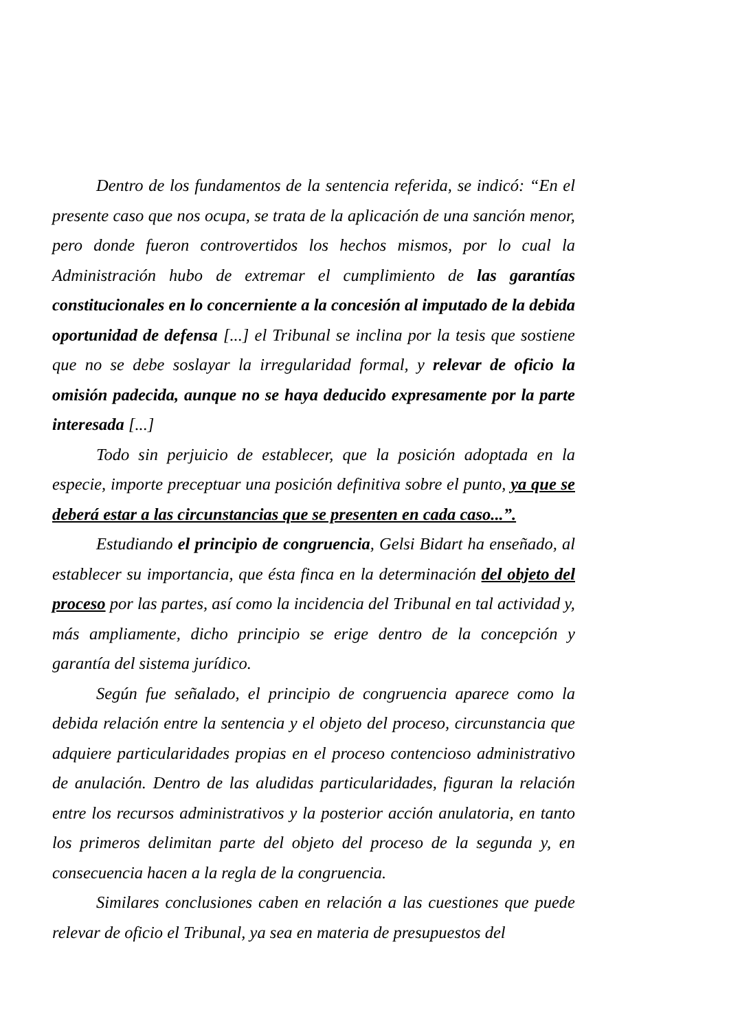Dentro de los fundamentos de la sentencia referida, se indicó: “En el presente caso que nos ocupa, se trata de la aplicación de una sanción menor, pero donde fueron controvertidos los hechos mismos, por lo cual la Administración hubo de extremar el cumplimiento de las garantías constitucionales en lo concerniente a la concesión al imputado de la debida oportunidad de defensa [...] el Tribunal se inclina por la tesis que sostiene que no se debe soslayar la irregularidad formal, y relevar de oficio la omisión padecida, aunque no se haya deducido expresamente por la parte interesada [...]
Todo sin perjuicio de establecer, que la posición adoptada en la especie, importe preceptuar una posición definitiva sobre el punto, ya que se deberá estar a las circunstancias que se presenten en cada caso...”.
Estudiando el principio de congruencia, Gelsi Bidart ha enseñado, al establecer su importancia, que ésta finca en la determinación del objeto del proceso por las partes, así como la incidencia del Tribunal en tal actividad y, más ampliamente, dicho principio se erige dentro de la concepción y garantía del sistema jurídico.
Según fue señalado, el principio de congruencia aparece como la debida relación entre la sentencia y el objeto del proceso, circunstancia que adquiere particularidades propias en el proceso contencioso administrativo de anulación. Dentro de las aludidas particularidades, figuran la relación entre los recursos administrativos y la posterior acción anulatoria, en tanto los primeros delimitan parte del objeto del proceso de la segunda y, en consecuencia hacen a la regla de la congruencia.
Similares conclusiones caben en relación a las cuestiones que puede relevar de oficio el Tribunal, ya sea en materia de presupuestos del